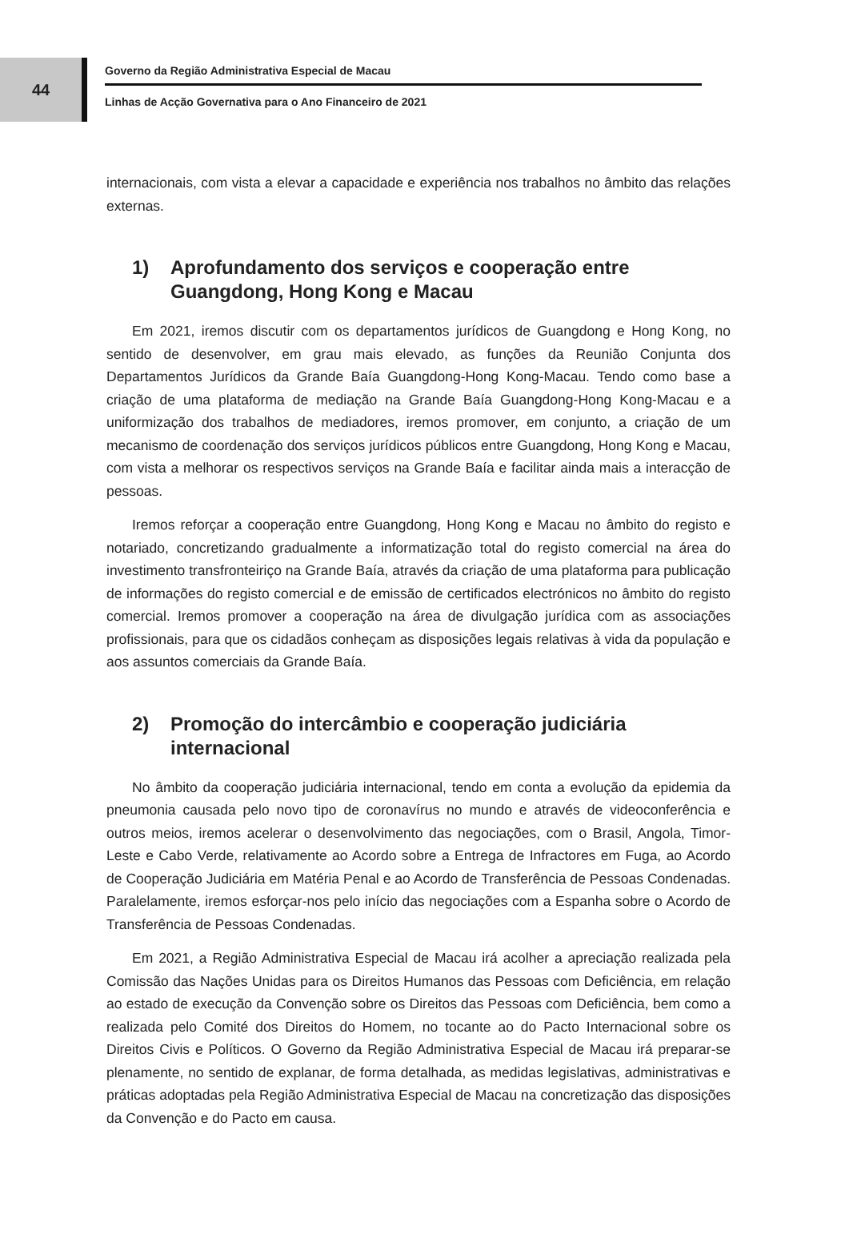44
Governo da Região Administrativa Especial de Macau
Linhas de Acção Governativa para o Ano Financeiro de 2021
internacionais, com vista a elevar a capacidade e experiência nos trabalhos no âmbito das relações externas.
1) Aprofundamento dos serviços e cooperação entre Guangdong, Hong Kong e Macau
Em 2021, iremos discutir com os departamentos jurídicos de Guangdong e Hong Kong, no sentido de desenvolver, em grau mais elevado, as funções da Reunião Conjunta dos Departamentos Jurídicos da Grande Baía Guangdong-Hong Kong-Macau. Tendo como base a criação de uma plataforma de mediação na Grande Baía Guangdong-Hong Kong-Macau e a uniformização dos trabalhos de mediadores, iremos promover, em conjunto, a criação de um mecanismo de coordenação dos serviços jurídicos públicos entre Guangdong, Hong Kong e Macau, com vista a melhorar os respectivos serviços na Grande Baía e facilitar ainda mais a interacção de pessoas.
Iremos reforçar a cooperação entre Guangdong, Hong Kong e Macau no âmbito do registo e notariado, concretizando gradualmente a informatização total do registo comercial na área do investimento transfronteiriço na Grande Baía, através da criação de uma plataforma para publicação de informações do registo comercial e de emissão de certificados electrónicos no âmbito do registo comercial. Iremos promover a cooperação na área de divulgação jurídica com as associações profissionais, para que os cidadãos conheçam as disposições legais relativas à vida da população e aos assuntos comerciais da Grande Baía.
2) Promoção do intercâmbio e cooperação judiciária internacional
No âmbito da cooperação judiciária internacional, tendo em conta a evolução da epidemia da pneumonia causada pelo novo tipo de coronavírus no mundo e através de videoconferência e outros meios, iremos acelerar o desenvolvimento das negociações, com o Brasil, Angola, Timor-Leste e Cabo Verde, relativamente ao Acordo sobre a Entrega de Infractores em Fuga, ao Acordo de Cooperação Judiciária em Matéria Penal e ao Acordo de Transferência de Pessoas Condenadas. Paralelamente, iremos esforçar-nos pelo início das negociações com a Espanha sobre o Acordo de Transferência de Pessoas Condenadas.
Em 2021, a Região Administrativa Especial de Macau irá acolher a apreciação realizada pela Comissão das Nações Unidas para os Direitos Humanos das Pessoas com Deficiência, em relação ao estado de execução da Convenção sobre os Direitos das Pessoas com Deficiência, bem como a realizada pelo Comité dos Direitos do Homem, no tocante ao do Pacto Internacional sobre os Direitos Civis e Políticos. O Governo da Região Administrativa Especial de Macau irá preparar-se plenamente, no sentido de explanar, de forma detalhada, as medidas legislativas, administrativas e práticas adoptadas pela Região Administrativa Especial de Macau na concretização das disposições da Convenção e do Pacto em causa.